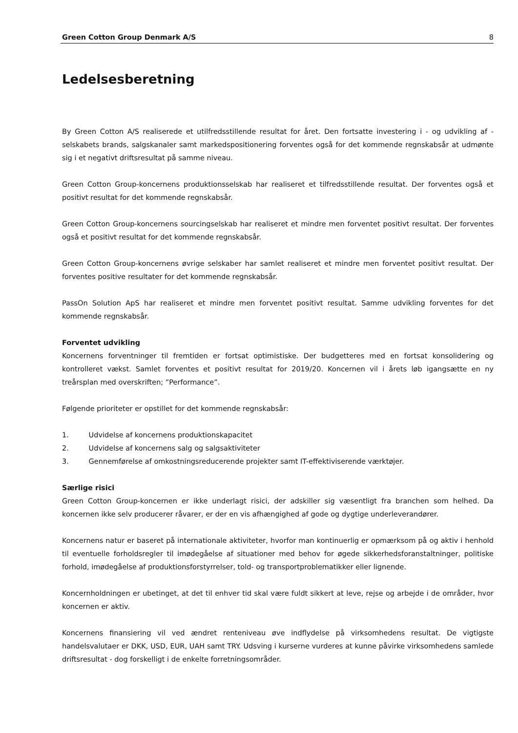Green Cotton Group Denmark A/S 8
Ledelsesberetning
By Green Cotton A/S realiserede et utilfredsstillende resultat for året. Den fortsatte investering i - og udvikling af - selskabets brands, salgskanaler samt markedspositionering forventes også for det kommende regnskabsår at udmønte sig i et negativt driftsresultat på samme niveau.
Green Cotton Group-koncernens produktionsselskab har realiseret et tilfredsstillende resultat. Der forventes også et positivt resultat for det kommende regnskabsår.
Green Cotton Group-koncernens sourcingselskab har realiseret et mindre men forventet positivt resultat. Der forventes også et positivt resultat for det kommende regnskabsår.
Green Cotton Group-koncernens øvrige selskaber har samlet realiseret et mindre men forventet positivt resultat. Der forventes positive resultater for det kommende regnskabsår.
PassOn Solution ApS har realiseret et mindre men forventet positivt resultat. Samme udvikling forventes for det kommende regnskabsår.
Forventet udvikling
Koncernens forventninger til fremtiden er fortsat optimistiske. Der budgetteres med en fortsat konsolidering og kontrolleret vækst. Samlet forventes et positivt resultat for 2019/20. Koncernen vil i årets løb igangsætte en ny treårsplan med overskriften; ”Performance”.
Følgende prioriteter er opstillet for det kommende regnskabsår:
1. Udvidelse af koncernens produktionskapacitet
2. Udvidelse af koncernens salg og salgsaktiviteter
3. Gennemførelse af omkostningsreducerende projekter samt IT-effektiviserende værktøjer.
Særlige risici
Green Cotton Group-koncernen er ikke underlagt risici, der adskiller sig væsentligt fra branchen som helhed. Da koncernen ikke selv producerer råvarer, er der en vis afhængighed af gode og dygtige underleverandører.
Koncernens natur er baseret på internationale aktiviteter, hvorfor man kontinuerlig er opmærksom på og aktiv i henhold til eventuelle forholdsregler til imødegåelse af situationer med behov for øgede sikkerhedsforanstaltninger, politiske forhold, imødegåelse af produktionsforstyrrelser, told- og transportproblematikker eller lignende.
Koncernholdningen er ubetinget, at det til enhver tid skal være fuldt sikkert at leve, rejse og arbejde i de områder, hvor koncernen er aktiv.
Koncernens finansiering vil ved ændret renteniveau øve indflydelse på virksomhedens resultat. De vigtigste handelsvalutaer er DKK, USD, EUR, UAH samt TRY. Udsving i kurserne vurderes at kunne påvirke virksomhedens samlede driftsresultat - dog forskelligt i de enkelte forretningsområder.